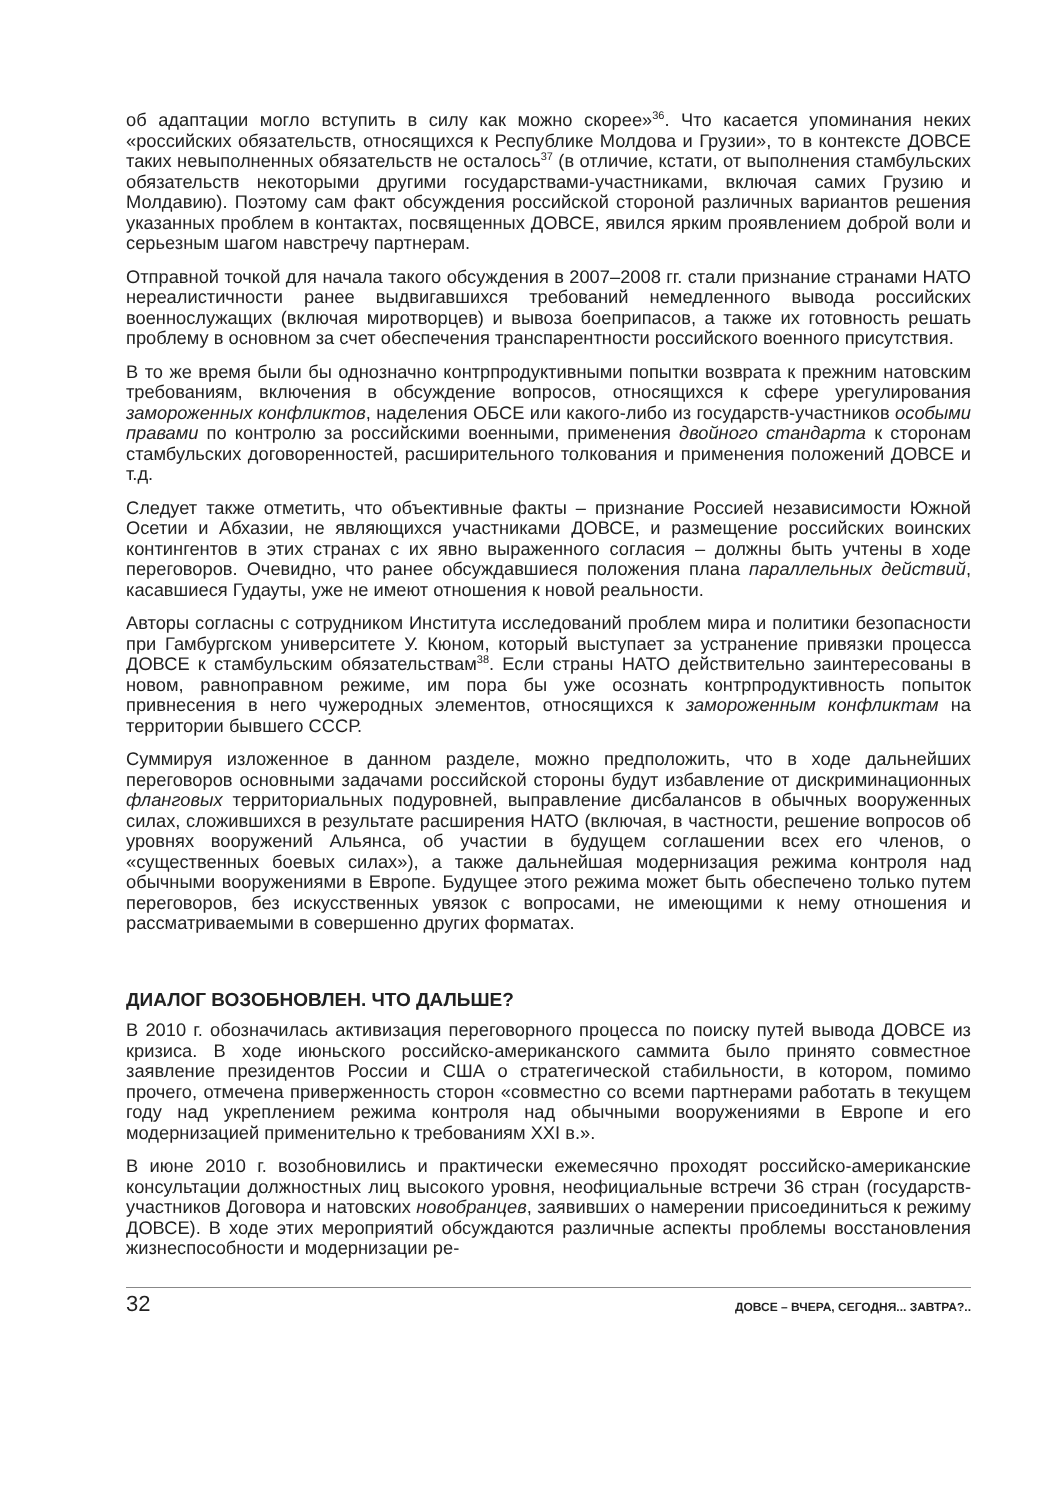об адаптации могло вступить в силу как можно скорее»<sup>36</sup>. Что касается упоминания неких «российских обязательств, относящихся к Республике Молдова и Грузии», то в контексте ДОВСЕ таких невыполненных обязательств не осталось<sup>37</sup> (в отличие, кстати, от выполнения стамбульских обязательств некоторыми другими государствами-участниками, включая самих Грузию и Молдавию). Поэтому сам факт обсуждения российской стороной различных вариантов решения указанных проблем в контактах, посвященных ДОВСЕ, явился ярким проявлением доброй воли и серьезным шагом навстречу партнерам.
Отправной точкой для начала такого обсуждения в 2007–2008 гг. стали признание странами НАТО нереалистичности ранее выдвигавшихся требований немедленного вывода российских военнослужащих (включая миротворцев) и вывоза боеприпасов, а также их готовность решать проблему в основном за счет обеспечения транспарентности российского военного присутствия.
В то же время были бы однозначно контрпродуктивными попытки возврата к прежним натовским требованиям, включения в обсуждение вопросов, относящихся к сфере урегулирования замороженных конфликтов, наделения ОБСЕ или какого-либо из государств-участников особыми правами по контролю за российскими военными, применения двойного стандарта к сторонам стамбульских договоренностей, расширительного толкования и применения положений ДОВСЕ и т.д.
Следует также отметить, что объективные факты – признание Россией независимости Южной Осетии и Абхазии, не являющихся участниками ДОВСЕ, и размещение российских воинских контингентов в этих странах с их явно выраженного согласия – должны быть учтены в ходе переговоров. Очевидно, что ранее обсуждавшиеся положения плана параллельных действий, касавшиеся Гудауты, уже не имеют отношения к новой реальности.
Авторы согласны с сотрудником Института исследований проблем мира и политики безопасности при Гамбургском университете У. Кюном, который выступает за устранение привязки процесса ДОВСЕ к стамбульским обязательствам<sup>38</sup>. Если страны НАТО действительно заинтересованы в новом, равноправном режиме, им пора бы уже осознать контрпродуктивность попыток привнесения в него чужеродных элементов, относящихся к замороженным конфликтам на территории бывшего СССР.
Суммируя изложенное в данном разделе, можно предположить, что в ходе дальнейших переговоров основными задачами российской стороны будут избавление от дискриминационных фланговых территориальных подуровней, выправление дисбалансов в обычных вооруженных силах, сложившихся в результате расширения НАТО (включая, в частности, решение вопросов об уровнях вооружений Альянса, об участии в будущем соглашении всех его членов, о «существенных боевых силах»), а также дальнейшая модернизация режима контроля над обычными вооружениями в Европе. Будущее этого режима может быть обеспечено только путем переговоров, без искусственных увязок с вопросами, не имеющими к нему отношения и рассматриваемыми в совершенно других форматах.
ДИАЛОГ ВОЗОБНОВЛЕН. ЧТО ДАЛЬШЕ?
В 2010 г. обозначилась активизация переговорного процесса по поиску путей вывода ДОВСЕ из кризиса. В ходе июньского российско-американского саммита было принято совместное заявление президентов России и США о стратегической стабильности, в котором, помимо прочего, отмечена приверженность сторон «совместно со всеми партнерами работать в текущем году над укреплением режима контроля над обычными вооружениями в Европе и его модернизацией применительно к требованиям XXI в.».
В июне 2010 г. возобновились и практически ежемесячно проходят российско-американские консультации должностных лиц высокого уровня, неофициальные встречи 36 стран (государств-участников Договора и натовских новобранцев, заявивших о намерении присоединиться к режиму ДОВСЕ). В ходе этих мероприятий обсуждаются различные аспекты проблемы восстановления жизнеспособности и модернизации ре-
32 ДОВСЕ – ВЧЕРА, СЕГОДНЯ... ЗАВТРА?..